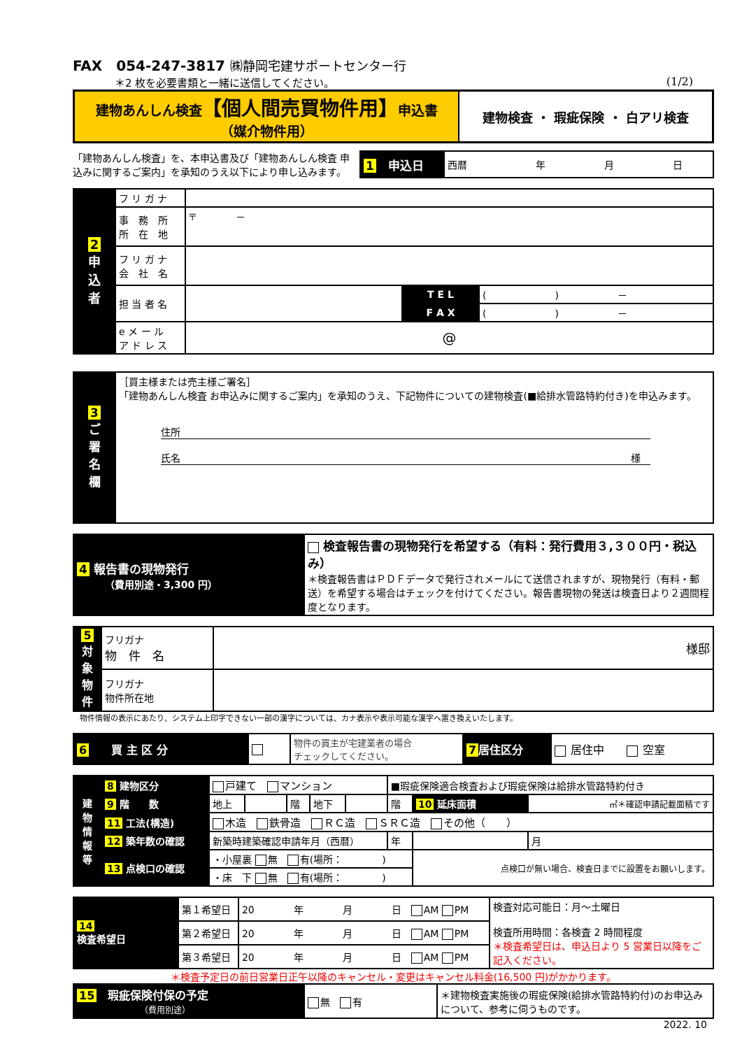FAX　054-247-3817 ㈱静岡宅建サポートセンター行
＊2 枚を必要書類と一緒に送信してください。 (1/2)
| 建物あんしん検査 【個人間売買物件用】 申込書 （媒介物件用） | 建物検査 ・ 瑕疵保険 ・ 白アリ検査 |
「建物あんしん検査」を、本申込書及び「建物あんしん検査 申込みに関するご案内」を承知のうえ以下により申し込みます。
| 1 申込日 | 西暦 年 月 日 |
| 2 申 込 者 | フ リ ガ ナ | | | |
| | 事 務 所 所 在 地 | 〒 － | | |
| | フ リ ガ ナ 会 社 名 | | | |
| | 担 当 者 名 | | T E L | ( ) － |
| | | | F A X | ( ) － |
| | e メ ー ル ア ド レ ス | @ | | |
| 3 ご 署 名 欄 | ［買主様または売主様ご署名］ 「建物あんしん検査 お申込みに関するご案内」を承知のうえ、下記物件についての建物検査(■給排水管路特約付き)を申込みます。 住所 氏名 様 |
| 4 報告書の現物発行 （費用別途・3,300 円） | 検査報告書の現物発行を希望する（有料：発行費用３,３００円・税込み） ＊検査報告書はＰＤＦデータで発行されメールにて送信されますが、現物発行（有料・郵送）を希望する場合はチェックを付けてください。報告書現物の発送は検査日より２週間程度となります。 |
| 5 対象物件 | フリガナ 物 件 名 | 様邸 |
| | フリガナ 物件所在地 | |
物件情報の表示にあたり、システム上印字できない一部の漢字については、カナ表示や表示可能な漢字へ置き換えいたします。
| 6 買 主 区 分 | | 物件の買主が宅建業者の場合 チェックしてください。 | 7 居住区分 | 居住中 空室 |
| 建 物 情 報 等 | 8 建物区分 | 戸建て マンション | | | | | ■瑕疵保険適合検査および瑕疵保険は給排水管路特約付き | | |
| | 9 階 数 | 地上 | | 階 | 地下 | | 階 | 10 延床面積 | ㎡＊確認申請記載面積です |
| | 11 工法(構造) | 木造 鉄骨造 ＲＣ造 ＳＲＣ造 その他（ ） | | | | | | | |
| | 12 築年数の確認 | 新築時建築確認申請年月（西暦） | | | | | 年 | | 月 |
| | 13 点検口の確認 | ・小屋裏 無 有(場所： ) | | | | | | 点検口が無い場合、検査日までに設置をお願いします。 | |
| | | ・床 下 無 有(場所： ) | | | | | | | |
| 14 検査希望日 | 第１希望日 | 20 年 月 日 AM PM | 検査対応可能日：月～土曜日 検査所用時間：各検査 2 時間程度 ＊検査希望日は、申込日より 5 営業日以降をご記入ください。 |
| | 第２希望日 | 20 年 月 日 AM PM | |
| | 第３希望日 | 20 年 月 日 AM PM | |
＊検査予定日の前日営業日正午以降のキャンセル・変更はキャンセル料金(16,500 円)がかかります。
| 15 瑕疵保険付保の予定 （費用別途） | 無 有 | ＊建物検査実施後の瑕疵保険(給排水管路特約付)のお申込みについて、参考に伺うものです。 |
2022. 10